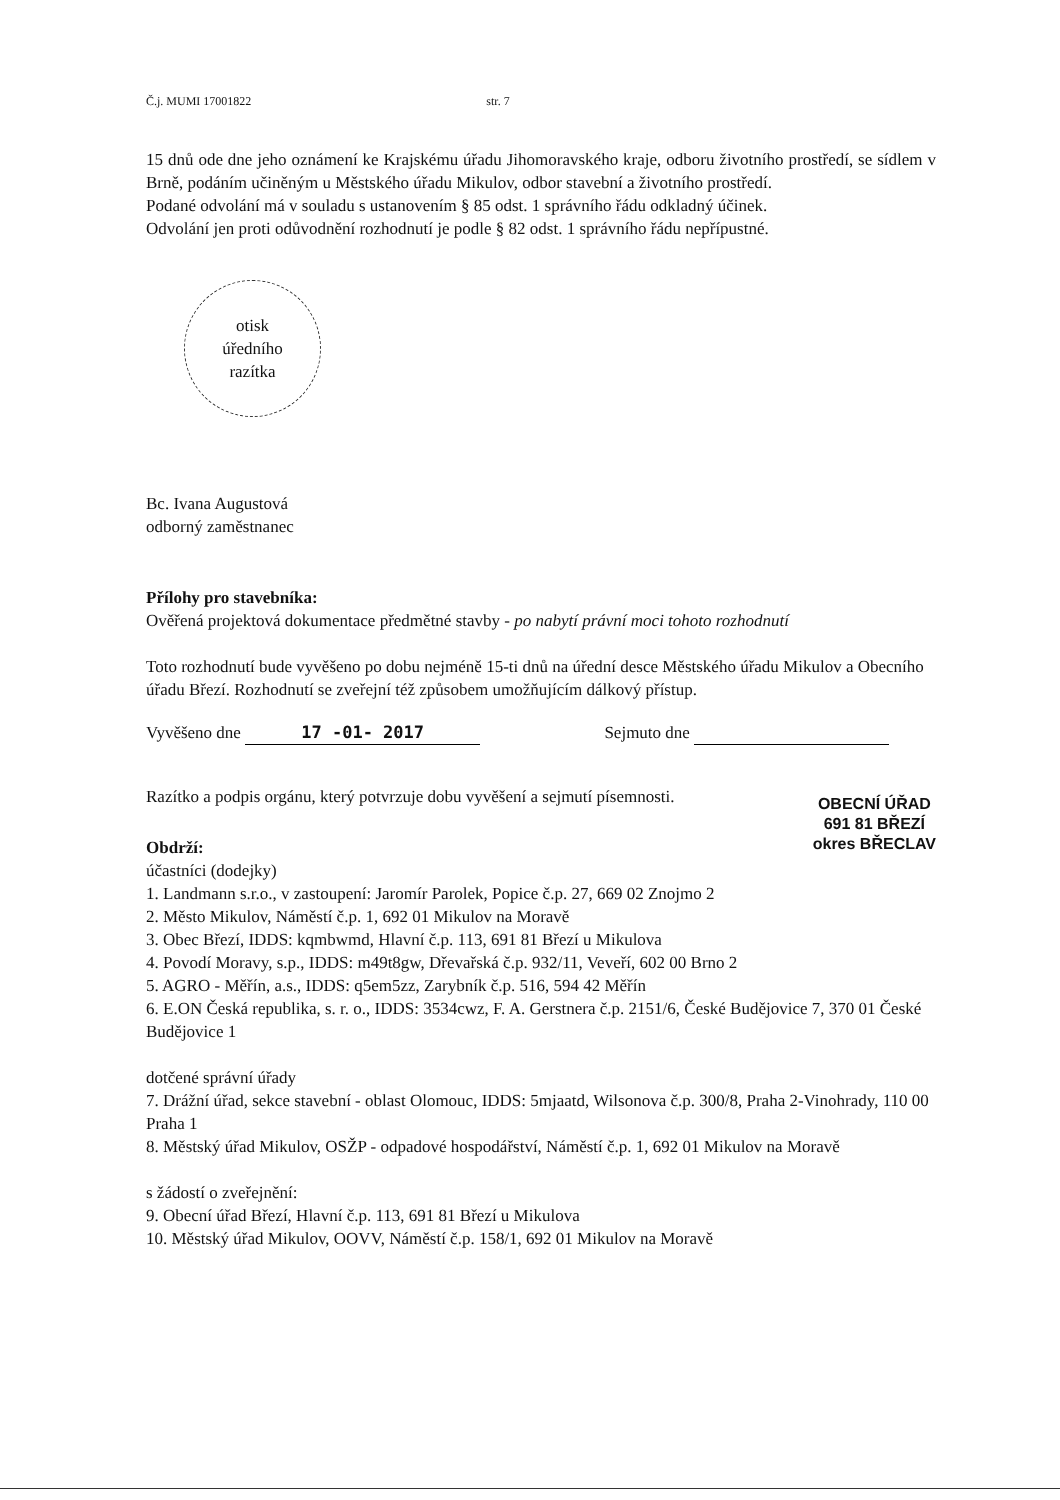Č.j. MUMI 17001822 str. 7
15 dnů ode dne jeho oznámení ke Krajskému úřadu Jihomoravského kraje, odboru životního prostředí, se sídlem v Brně, podáním učiněným u Městského úřadu Mikulov, odbor stavební a životního prostředí.
Podané odvolání má v souladu s ustanovením § 85 odst. 1 správního řádu odkladný účinek.
Odvolání jen proti odůvodnění rozhodnutí je podle § 82 odst. 1 správního řádu nepřípustné.
otisk
úředního
razítka
Bc. Ivana Augustová
odborný zaměstnanec
Přílohy pro stavebníka:
Ověřená projektová dokumentace předmětné stavby - po nabytí právní moci tohoto rozhodnutí
Toto rozhodnutí bude vyvěšeno po dobu nejméně 15-ti dnů na úřední desce Městského úřadu Mikulov a Obecního úřadu Březí. Rozhodnutí se zveřejní též způsobem umožňujícím dálkový přístup.
Vyvěšeno dne 17 -01- 2017 Sejmuto dne
Razítko a podpis orgánu, který potvrzuje dobu vyvěšení a sejmutí písemnosti.
OBECNÍ ÚŘAD
691 81 BŘEZÍ
okres BŘECLAV
Obdrží:
účastníci (dodejky)
1. Landmann s.r.o., v zastoupení: Jaromír Parolek, Popice č.p. 27, 669 02 Znojmo 2
2. Město Mikulov, Náměstí č.p. 1, 692 01 Mikulov na Moravě
3. Obec Březí, IDDS: kqmbwmd, Hlavní č.p. 113, 691 81 Březí u Mikulova
4. Povodí Moravy, s.p., IDDS: m49t8gw, Dřevařská č.p. 932/11, Veveří, 602 00 Brno 2
5. AGRO - Měřín, a.s., IDDS: q5em5zz, Zarybník č.p. 516, 594 42 Měřín
6. E.ON Česká republika, s. r. o., IDDS: 3534cwz, F. A. Gerstnera č.p. 2151/6, České Budějovice 7, 370 01 České Budějovice 1
dotčené správní úřady
7. Drážní úřad, sekce stavební - oblast Olomouc, IDDS: 5mjaatd, Wilsonova č.p. 300/8, Praha 2-Vinohrady, 110 00 Praha 1
8. Městský úřad Mikulov, OSŽP - odpadové hospodářství, Náměstí č.p. 1, 692 01 Mikulov na Moravě
s žádostí o zveřejnění:
9. Obecní úřad Březí, Hlavní č.p. 113, 691 81 Březí u Mikulova
10. Městský úřad Mikulov, OOVV, Náměstí č.p. 158/1, 692 01 Mikulov na Moravě